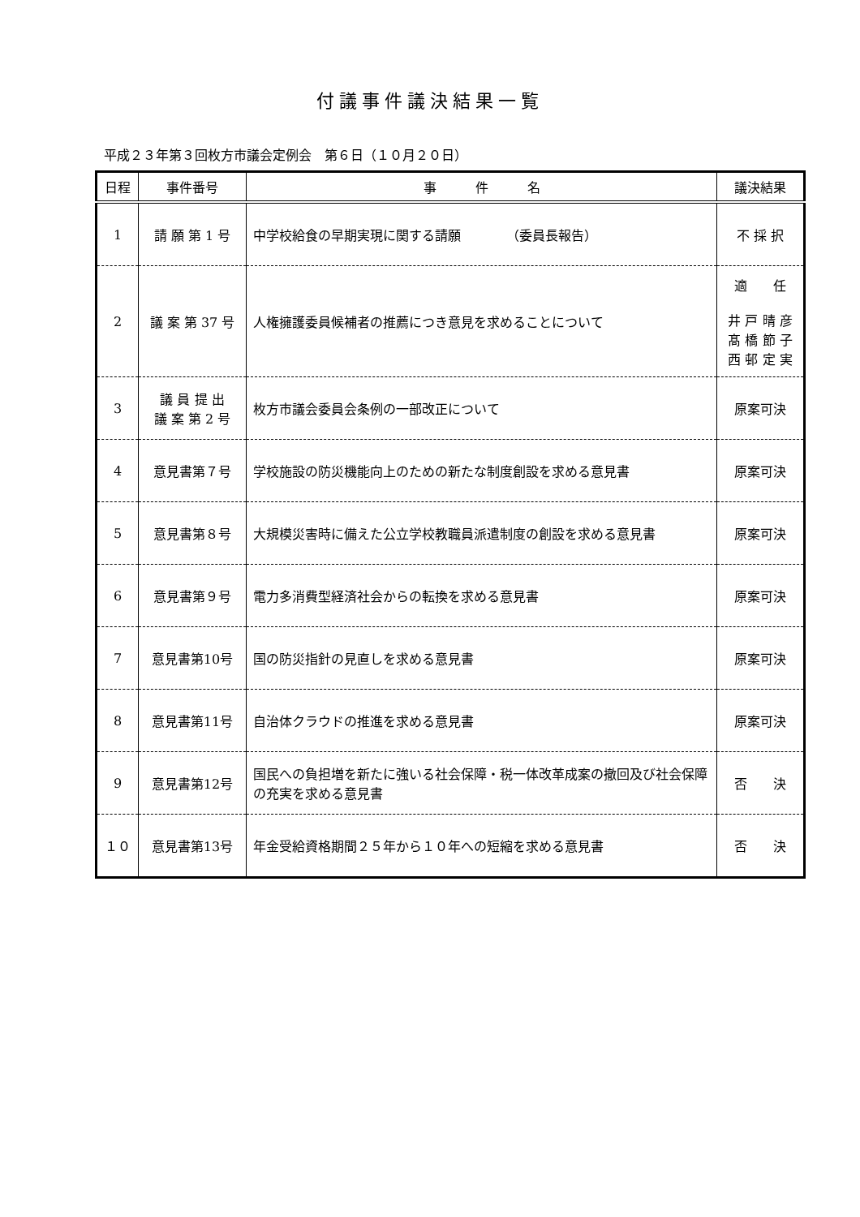付議事件議決結果一覧
平成２３年第３回枚方市議会定例会　第６日（１０月２０日）
| 日程 | 事件番号 | 事 件 名 | 議決結果 |
| --- | --- | --- | --- |
| 1 | 請 願 第 1 号 | 中学校給食の早期実現に関する請願 （委員長報告） | 不 採 択 |
| 2 | 議 案 第 37 号 | 人権擁護委員候補者の推薦につき意見を求めることについて | 適 任 井 戸 晴 彦 髙 橋 節 子 西 邨 定 実 |
| 3 | 議 員 提 出 議 案 第 2 号 | 枚方市議会委員会条例の一部改正について | 原案可決 |
| 4 | 意見書第７号 | 学校施設の防災機能向上のための新たな制度創設を求める意見書 | 原案可決 |
| 5 | 意見書第８号 | 大規模災害時に備えた公立学校教職員派遣制度の創設を求める意見書 | 原案可決 |
| 6 | 意見書第９号 | 電力多消費型経済社会からの転換を求める意見書 | 原案可決 |
| 7 | 意見書第10号 | 国の防災指針の見直しを求める意見書 | 原案可決 |
| 8 | 意見書第11号 | 自治体クラウドの推進を求める意見書 | 原案可決 |
| 9 | 意見書第12号 | 国民への負担増を新たに強いる社会保障・税一体改革成案の撤回及び社会保障の充実を求める意見書 | 否 決 |
| １０ | 意見書第13号 | 年金受給資格期間２５年から１０年への短縮を求める意見書 | 否 決 |